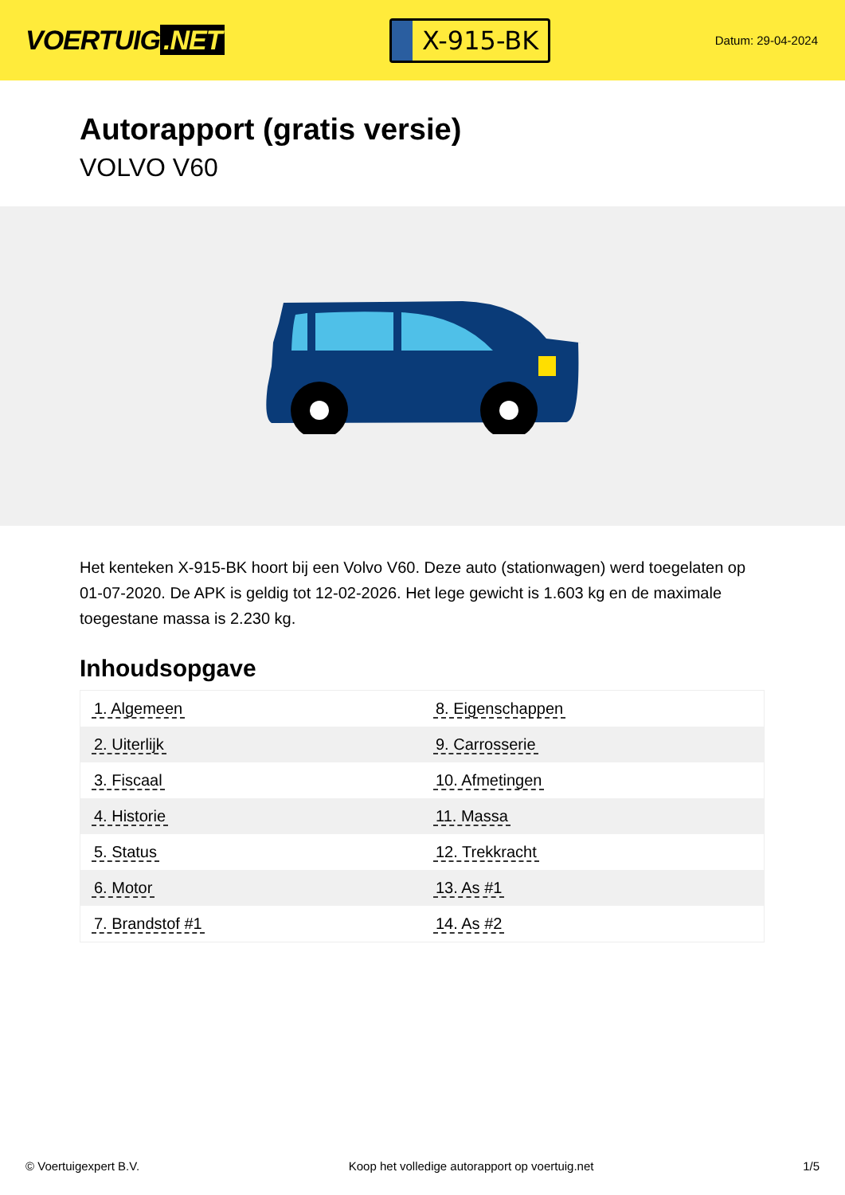VOERTUIG.NET
X-915-BK
Datum: 29-04-2024
Autorapport (gratis versie)
VOLVO V60
Het kenteken X-915-BK hoort bij een Volvo V60. Deze auto (stationwagen) werd toegelaten op 01-07-2020. De APK is geldig tot 12-02-2026. Het lege gewicht is 1.603 kg en de maximale toegestane massa is 2.230 kg.
Inhoudsopgave
| 1. Algemeen | 8. Eigenschappen |
| 2. Uiterlijk | 9. Carrosserie |
| 3. Fiscaal | 10. Afmetingen |
| 4. Historie | 11. Massa |
| 5. Status | 12. Trekkracht |
| 6. Motor | 13. As #1 |
| 7. Brandstof #1 | 14. As #2 |
© Voertuigexpert B.V. Koop het volledige autorapport op voertuig.net 1/5